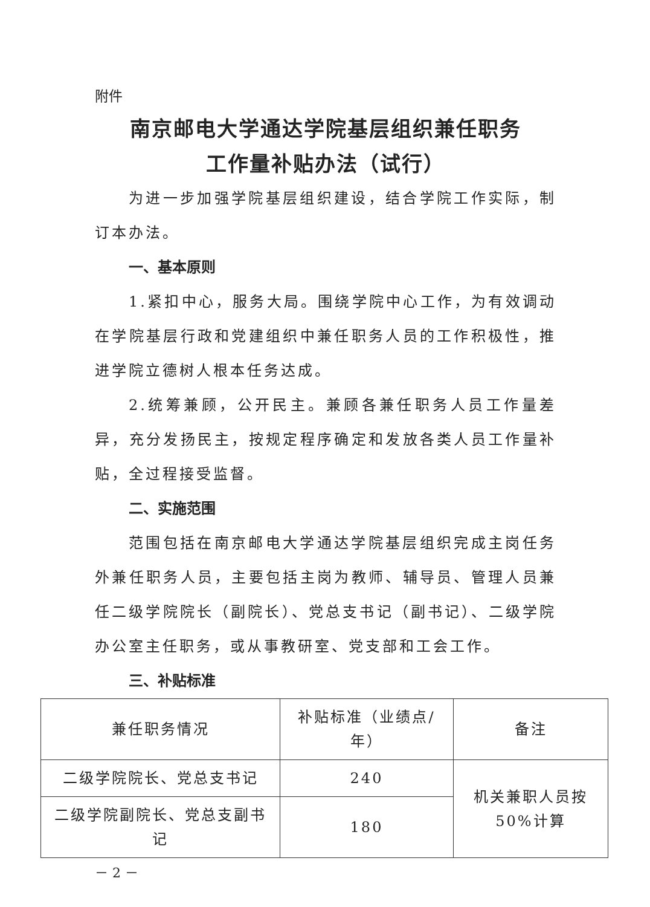附件
南京邮电大学通达学院基层组织兼任职务
工作量补贴办法（试行）
为进一步加强学院基层组织建设，结合学院工作实际，制订本办法。
一、基本原则
1.紧扣中心，服务大局。围绕学院中心工作，为有效调动在学院基层行政和党建组织中兼任职务人员的工作积极性，推进学院立德树人根本任务达成。
2.统筹兼顾，公开民主。兼顾各兼任职务人员工作量差异，充分发扬民主，按规定程序确定和发放各类人员工作量补贴，全过程接受监督。
二、实施范围
范围包括在南京邮电大学通达学院基层组织完成主岗任务外兼任职务人员，主要包括主岗为教师、辅导员、管理人员兼任二级学院院长（副院长）、党总支书记（副书记）、二级学院办公室主任职务，或从事教研室、党支部和工会工作。
三、补贴标准
| 兼任职务情况 | 补贴标准（业绩点/年） | 备注 |
| --- | --- | --- |
| 二级学院院长、党总支书记 | 240 | 机关兼职人员按 50%计算 |
| 二级学院副院长、党总支副书记 | 180 | |
－ 2 －